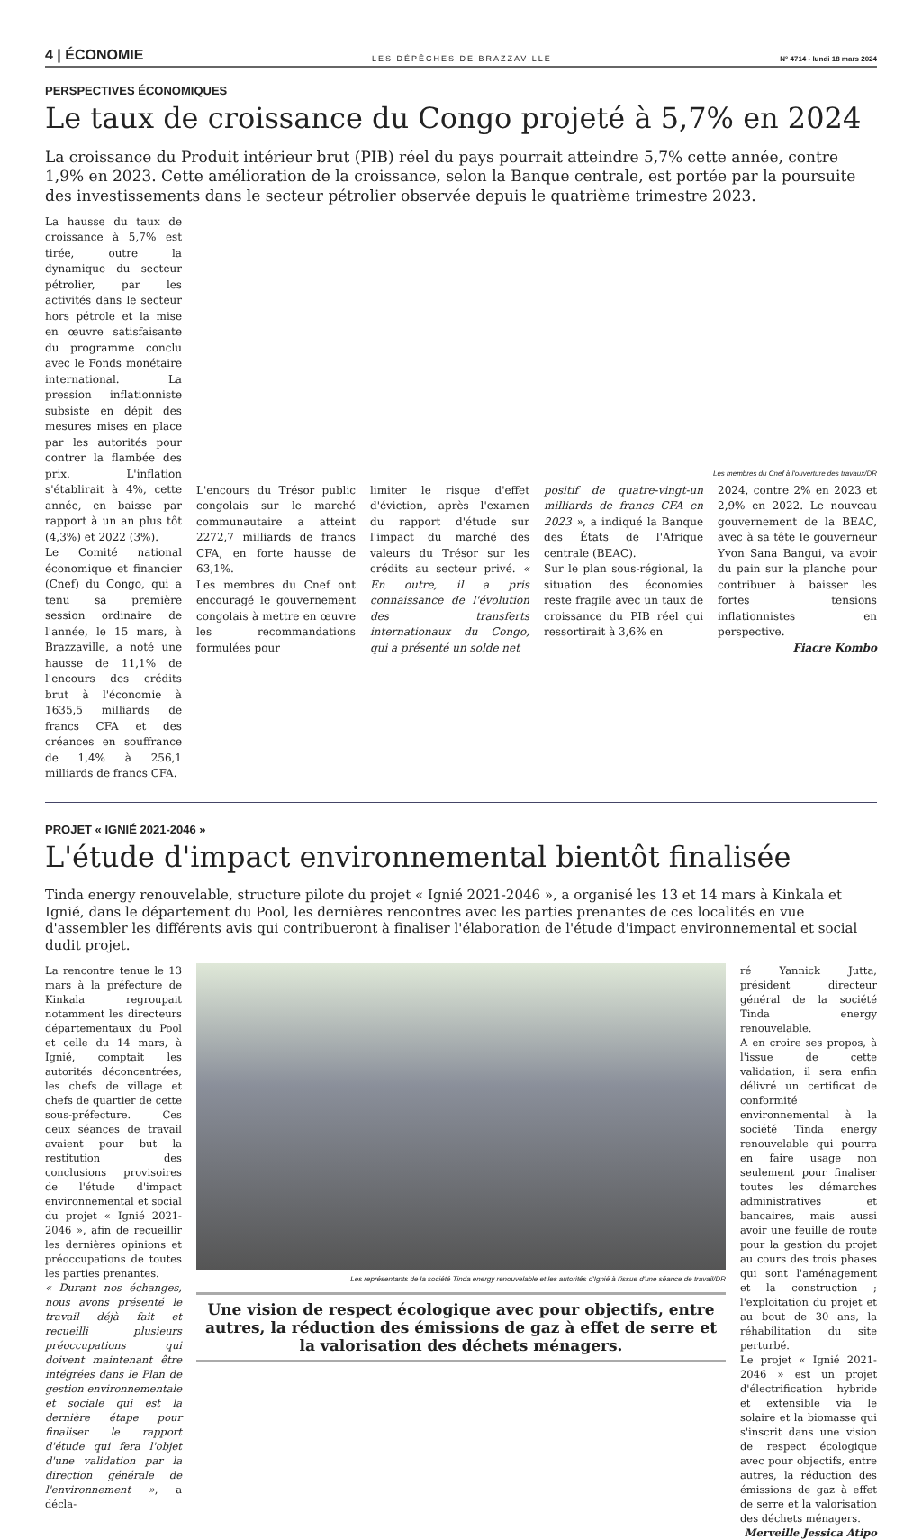4 | ÉCONOMIE LES DÉPÊCHES DE BRAZZAVILLE N° 4714 - lundi 18 mars 2024
PERSPECTIVES ÉCONOMIQUES
Le taux de croissance du Congo projeté à 5,7% en 2024
La croissance du Produit intérieur brut (PIB) réel du pays pourrait atteindre 5,7% cette année, contre 1,9% en 2023. Cette amélioration de la croissance, selon la Banque centrale, est portée par la poursuite des investissements dans le secteur pétrolier observée depuis le quatrième trimestre 2023.
La hausse du taux de croissance à 5,7% est tirée, outre la dynamique du secteur pétrolier, par les activités dans le secteur hors pétrole et la mise en œuvre satisfaisante du programme conclu avec le Fonds monétaire international. La pression inflationniste subsiste en dépit des mesures mises en place par les autorités pour contrer la flambée des prix. L'inflation s'établirait à 4%, cette année, en baisse par rapport à un an plus tôt (4,3%) et 2022 (3%).
Le Comité national économique et financier (Cnef) du Congo, qui a tenu sa première session ordinaire de l'année, le 15 mars, à Brazzaville, a noté une hausse de 11,1% de l'encours des crédits brut à l'économie à 1635,5 milliards de francs CFA et des créances en souffrance de 1,4% à 256,1 milliards de francs CFA.
Les membres du Cnef à l'ouverture des travaux/DR
L'encours du Trésor public congolais sur le marché communautaire a atteint 2272,7 milliards de francs CFA, en forte hausse de 63,1%.
Les membres du Cnef ont encouragé le gouvernement congolais à mettre en œuvre les recommandations formulées pour
limiter le risque d'effet d'éviction, après l'examen du rapport d'étude sur l'impact du marché des valeurs du Trésor sur les crédits au secteur privé. « En outre, il a pris connaissance de l'évolution des transferts internationaux du Congo, qui a présenté un solde net
positif de quatre-vingt-un milliards de francs CFA en 2023 », a indiqué la Banque des États de l'Afrique centrale (BEAC).
Sur le plan sous-régional, la situation des économies reste fragile avec un taux de croissance du PIB réel qui ressortirait à 3,6% en
2024, contre 2% en 2023 et 2,9% en 2022. Le nouveau gouvernement de la BEAC, avec à sa tête le gouverneur Yvon Sana Bangui, va avoir du pain sur la planche pour contribuer à baisser les fortes tensions inflationnistes en perspective.
Fiacre Kombo
PROJET « IGNIÉ 2021-2046 »
L'étude d'impact environnemental bientôt finalisée
Tinda energy renouvelable, structure pilote du projet « Ignié 2021-2046 », a organisé les 13 et 14 mars à Kinkala et Ignié, dans le département du Pool, les dernières rencontres avec les parties prenantes de ces localités en vue d'assembler les différents avis qui contribueront à finaliser l'élaboration de l'étude d'impact environnemental et social dudit projet.
La rencontre tenue le 13 mars à la préfecture de Kinkala regroupait notamment les directeurs départementaux du Pool et celle du 14 mars, à Ignié, comptait les autorités déconcentrées, les chefs de village et chefs de quartier de cette sous-préfecture. Ces deux séances de travail avaient pour but la restitution des conclusions provisoires de l'étude d'impact environnemental et social du projet « Ignié 2021-2046 », afin de recueillir les dernières opinions et préoccupations de toutes les parties prenantes.
« Durant nos échanges, nous avons présenté le travail déjà fait et recueilli plusieurs préoccupations qui doivent maintenant être intégrées dans le Plan de gestion environnementale et sociale qui est la dernière étape pour finaliser le rapport d'étude qui fera l'objet d'une validation par la direction générale de l'environnement », a décla-
Les représentants de la société Tinda energy renouvelable et les autorités d'Ignié à l'issue d'une séance de travail/DR
Une vision de respect écologique avec pour objectifs, entre autres, la réduction des émissions de gaz à effet de serre et la valorisation des déchets ménagers.
ré Yannick Jutta, président directeur général de la société Tinda energy renouvelable.
A en croire ses propos, à l'issue de cette validation, il sera enfin délivré un certificat de conformité environnemental à la société Tinda energy renouvelable qui pourra en faire usage non seulement pour finaliser toutes les démarches administratives et bancaires, mais aussi avoir une feuille de route pour la gestion du projet au cours des trois phases qui sont l'aménagement et la construction ; l'exploitation du projet et au bout de 30 ans, la réhabilitation du site perturbé.
Le projet « Ignié 2021-2046 » est un projet d'électrification hybride et extensible via le solaire et la biomasse qui s'inscrit dans une vision de respect écologique avec pour objectifs, entre autres, la réduction des émissions de gaz à effet de serre et la valorisation des déchets ménagers.
Merveille Jessica Atipo